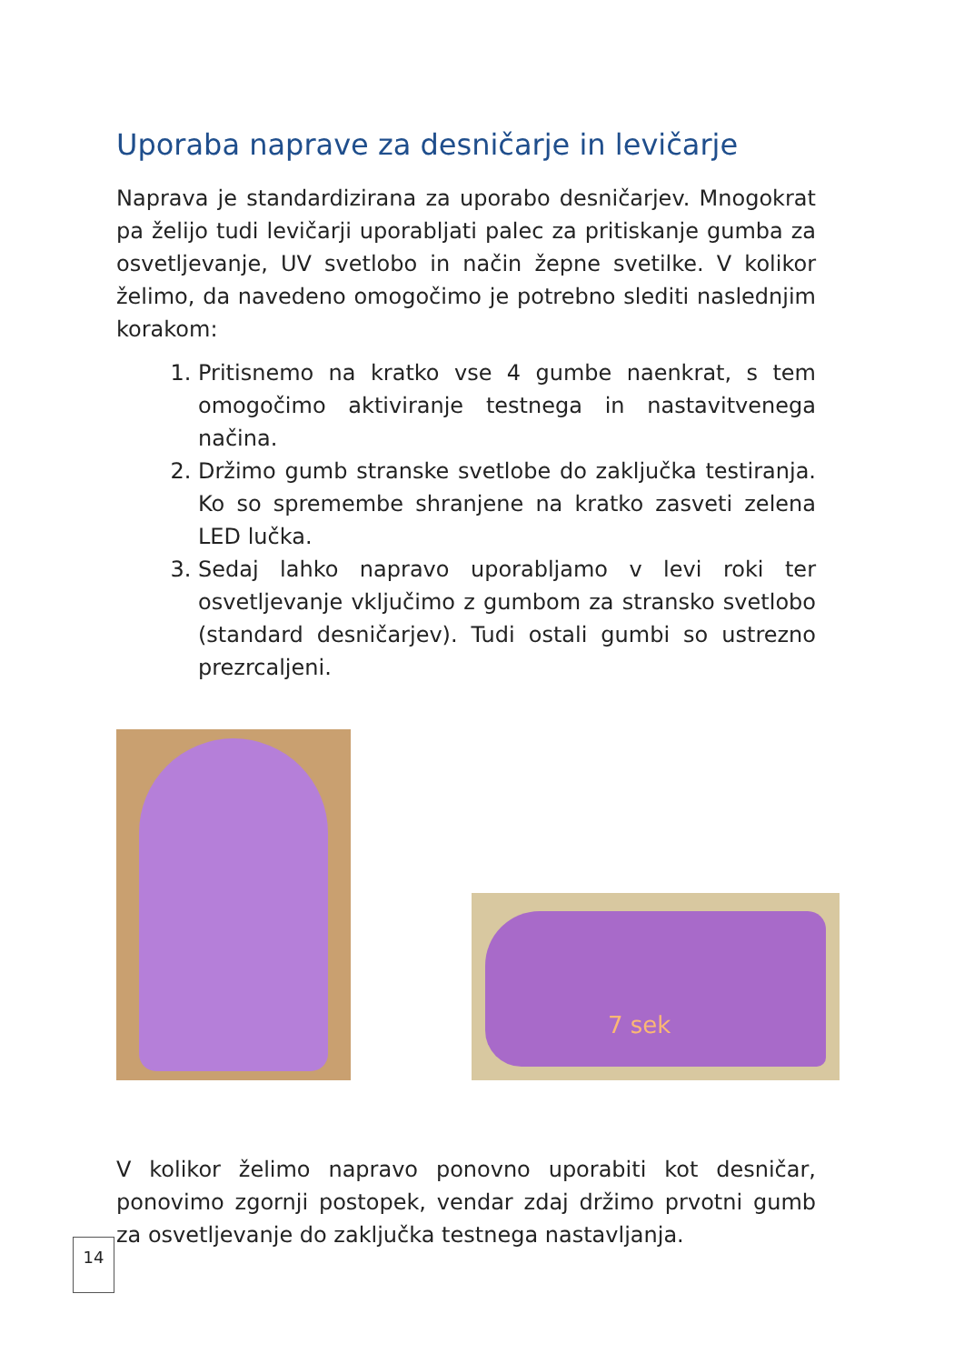Uporaba naprave za desničarje in levičarje
Naprava je standardizirana za uporabo desničarjev. Mnogokrat pa želijo tudi levičarji uporabljati palec za pritiskanje gumba za osvetljevanje, UV svetlobo in način žepne svetilke. V kolikor želimo, da navedeno omogočimo je potrebno slediti naslednjim korakom:
1. Pritisnemo na kratko vse 4 gumbe naenkrat, s tem omogočimo aktiviranje testnega in nastavitvenega načina.
2. Držimo gumb stranske svetlobe do zaključka testiranja. Ko so spremembe shranjene na kratko zasveti zelena LED lučka.
3. Sedaj lahko napravo uporabljamo v levi roki ter osvetljevanje vključimo z gumbom za stransko svetlobo (standard desničarjev). Tudi ostali gumbi so ustrezno prezrcaljeni.
7 sek
V kolikor želimo napravo ponovno uporabiti kot desničar, ponovimo zgornji postopek, vendar zdaj držimo prvotni gumb za osvetljevanje do zaključka testnega nastavljanja.
14